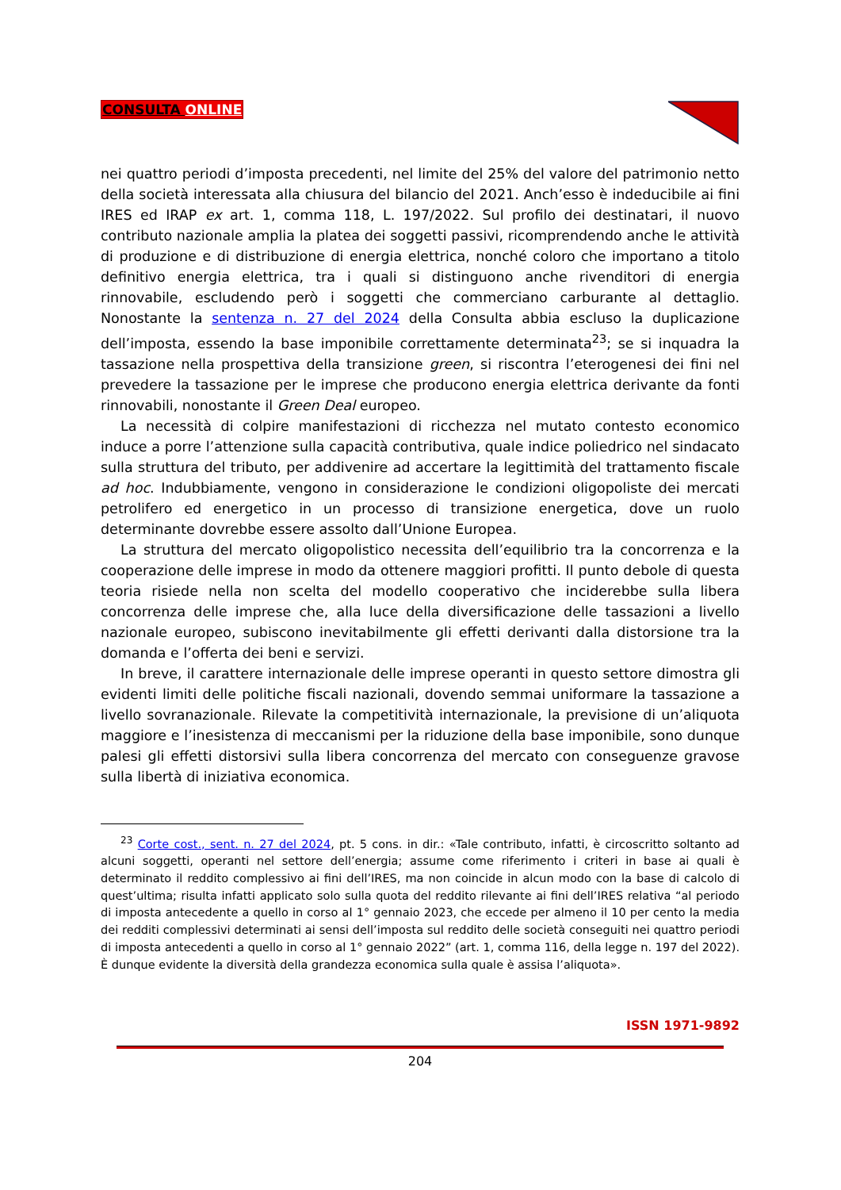CONSULTA ONLINE
nei quattro periodi d’imposta precedenti, nel limite del 25% del valore del patrimonio netto della società interessata alla chiusura del bilancio del 2021. Anch’esso è indeducibile ai fini IRES ed IRAP ex art. 1, comma 118, L. 197/2022. Sul profilo dei destinatari, il nuovo contributo nazionale amplia la platea dei soggetti passivi, ricomprendendo anche le attività di produzione e di distribuzione di energia elettrica, nonché coloro che importano a titolo definitivo energia elettrica, tra i quali si distinguono anche rivenditori di energia rinnovabile, escludendo però i soggetti che commerciano carburante al dettaglio. Nonostante la sentenza n. 27 del 2024 della Consulta abbia escluso la duplicazione dell’imposta, essendo la base imponibile correttamente determinata<sup>23</sup>; se si inquadra la tassazione nella prospettiva della transizione green, si riscontra l’eterogenesi dei fini nel prevedere la tassazione per le imprese che producono energia elettrica derivante da fonti rinnovabili, nonostante il Green Deal europeo.
La necessità di colpire manifestazioni di ricchezza nel mutato contesto economico induce a porre l’attenzione sulla capacità contributiva, quale indice poliedrico nel sindacato sulla struttura del tributo, per addivenire ad accertare la legittimità del trattamento fiscale ad hoc. Indubbiamente, vengono in considerazione le condizioni oligopoliste dei mercati petrolifero ed energetico in un processo di transizione energetica, dove un ruolo determinante dovrebbe essere assolto dall’Unione Europea.
La struttura del mercato oligopolistico necessita dell’equilibrio tra la concorrenza e la cooperazione delle imprese in modo da ottenere maggiori profitti. Il punto debole di questa teoria risiede nella non scelta del modello cooperativo che inciderebbe sulla libera concorrenza delle imprese che, alla luce della diversificazione delle tassazioni a livello nazionale europeo, subiscono inevitabilmente gli effetti derivanti dalla distorsione tra la domanda e l’offerta dei beni e servizi.
In breve, il carattere internazionale delle imprese operanti in questo settore dimostra gli evidenti limiti delle politiche fiscali nazionali, dovendo semmai uniformare la tassazione a livello sovranazionale. Rilevate la competitività internazionale, la previsione di un’aliquota maggiore e l’inesistenza di meccanismi per la riduzione della base imponibile, sono dunque palesi gli effetti distorsivi sulla libera concorrenza del mercato con conseguenze gravose sulla libertà di iniziativa economica.
<sup>23</sup> Corte cost., sent. n. 27 del 2024, pt. 5 cons. in dir.: «Tale contributo, infatti, è circoscritto soltanto ad alcuni soggetti, operanti nel settore dell’energia; assume come riferimento i criteri in base ai quali è determinato il reddito complessivo ai fini dell’IRES, ma non coincide in alcun modo con la base di calcolo di quest’ultima; risulta infatti applicato solo sulla quota del reddito rilevante ai fini dell’IRES relativa “al periodo di imposta antecedente a quello in corso al 1° gennaio 2023, che eccede per almeno il 10 per cento la media dei redditi complessivi determinati ai sensi dell’imposta sul reddito delle società conseguiti nei quattro periodi di imposta antecedenti a quello in corso al 1° gennaio 2022” (art. 1, comma 116, della legge n. 197 del 2022). È dunque evidente la diversità della grandezza economica sulla quale è assisa l’aliquota».
ISSN 1971-9892
204